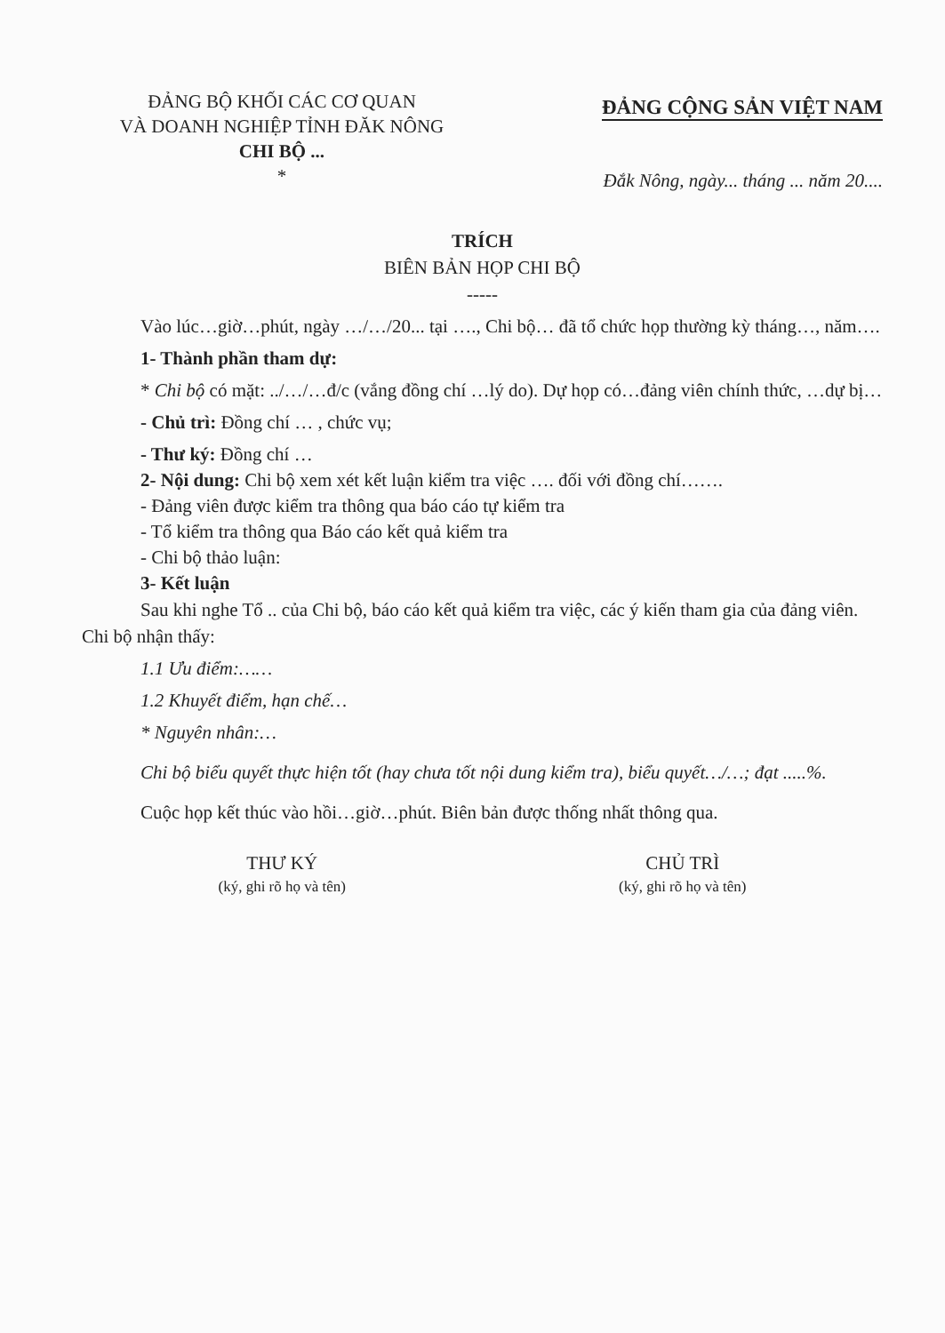ĐẢNG BỘ KHỐI CÁC CƠ QUAN
VÀ DOANH NGHIỆP TỈNH ĐĂK NÔNG
CHI BỘ ...
*
ĐẢNG CỘNG SẢN VIỆT NAM
Đắk Nông, ngày... tháng ... năm 20....
TRÍCH
BIÊN BẢN HỌP CHI BỘ
-----
Vào lúc…giờ…phút, ngày …/…/20... tại …., Chi bộ… đã tổ chức họp thường kỳ tháng…, năm….
1- Thành phần tham dự:
* Chi bộ có mặt: ../…/…đ/c (vắng đồng chí …lý do). Dự họp có…đảng viên chính thức, …dự bị…
- Chủ trì: Đồng chí … , chức vụ;
- Thư ký: Đồng chí …
2- Nội dung: Chi bộ xem xét kết luận kiểm tra việc …. đối với đồng chí…….
- Đảng viên được kiểm tra thông qua báo cáo tự kiểm tra
- Tổ kiểm tra thông qua Báo cáo kết quả kiểm tra
- Chi bộ thảo luận:
3- Kết luận
Sau khi nghe Tổ .. của Chi bộ, báo cáo kết quả kiểm tra việc, các ý kiến tham gia của đảng viên. Chi bộ nhận thấy:
1.1 Ưu điểm:……
1.2 Khuyết điểm, hạn chế…
* Nguyên nhân:…
Chi bộ biểu quyết thực hiện tốt (hay chưa tốt nội dung kiểm tra), biểu quyết…/…; đạt .....%.
Cuộc họp kết thúc vào hồi…giờ…phút. Biên bản được thống nhất thông qua.
THƯ KÝ
(ký, ghi rõ họ và tên)
CHỦ TRÌ
(ký, ghi rõ họ và tên)